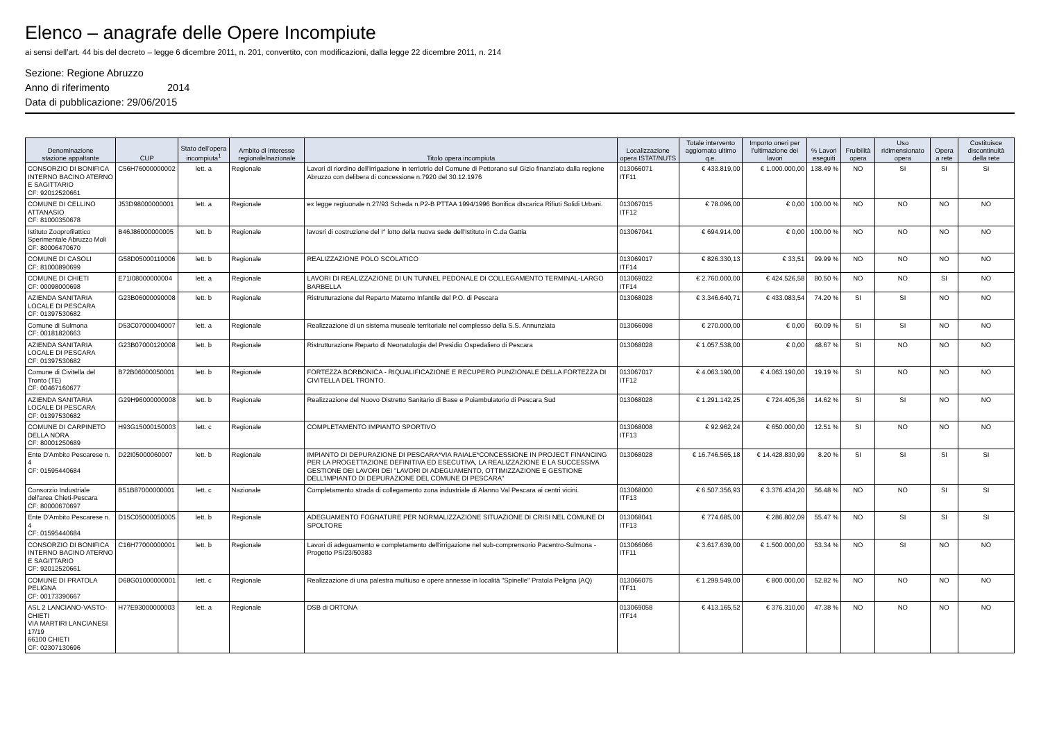Elenco – anagrafe delle Opere Incompiute
ai sensi dell’art. 44 bis del decreto – legge 6 dicembre 2011, n. 201, convertito, con modificazioni, dalla legge 22 dicembre 2011, n. 214
Sezione: Regione Abruzzo
Anno di riferimento 2014
Data di pubblicazione: 29/06/2015
| Denominazione stazione appaltante | CUP | Stato dell'opera incompiuta<sup>1</sup> | Ambito di interesse regionale/nazionale | Titolo opera incompiuta | Localizzazione opera ISTAT/NUTS | Totale intervento aggiornato ultimo q.e. | Importo oneri per l'ultimazione dei lavori | % Lavori eseguiti | Fruibilità opera | Uso ridimensionato opera | Opera a rete | Costituisce discontinuità della rete |
| --- | --- | --- | --- | --- | --- | --- | --- | --- | --- | --- | --- | --- |
| CONSORZIO DI BONIFICA INTERNO BACINO ATERNO E SAGITTARIO CF: 92012520661 | C56H76000000002 | lett. a | Regionale | Lavori di riordino dell'irrigazione in terriotrio del Comune di Pettorano sul Gizio finanziato dalla regione Abruzzo con delibera di concessione n.7920 del 30.12.1976 | 013066071 ITF11 | € 433.819,00 | € 1.000.000,00 | 138.49 % | NO | SI | SI | SI |
| COMUNE DI CELLINO ATTANASIO CF: 81000350678 | J53D98000000001 | lett. a | Regionale | ex legge regiuonale n.27/93 Scheda n.P2-B PTTAA 1994/1996 Bonifica dIscarica Rifiuti Solidi Urbani. | 013067015 ITF12 | € 78.096,00 | € 0,00 | 100.00 % | NO | NO | NO | NO |
| Istituto Zooprofilattico Sperimentale Abruzzo Moli CF: 80006470670 | B46J86000000005 | lett. b | Regionale | lavosri di costruzione del I° lotto della nuova sede dell'Istituto in C.da Gattia | 013067041 | € 694.914,00 | € 0,00 | 100.00 % | NO | NO | NO | NO |
| COMUNE DI CASOLI CF: 81000890699 | G58D05000110006 | lett. b | Regionale | REALIZZAZIONE POLO SCOLATICO | 013069017 ITF14 | € 826.330,13 | € 33,51 | 99.99 % | NO | NO | NO | NO |
| COMUNE DI CHIETI CF: 00098000698 | E71I08000000004 | lett. a | Regionale | LAVORI DI REALIZZAZIONE DI UN TUNNEL PEDONALE DI COLLEGAMENTO TERMINAL-LARGO BARBELLA | 013069022 ITF14 | € 2.760.000,00 | € 424.526,58 | 80.50 % | NO | NO | SI | NO |
| AZIENDA SANITARIA LOCALE DI PESCARA CF: 01397530682 | G23B06000090008 | lett. b | Regionale | Ristrutturazione del Reparto Materno Infantile del P.O. di Pescara | 013068028 | € 3.346.640,71 | € 433.083,54 | 74.20 % | SI | SI | NO | NO |
| Comune di Sulmona CF: 00181820663 | D53C07000040007 | lett. a | Regionale | Realizzazione di un sistema museale territoriale nel complesso della S.S. Annunziata | 013066098 | € 270.000,00 | € 0,00 | 60.09 % | SI | SI | NO | NO |
| AZIENDA SANITARIA LOCALE DI PESCARA CF: 01397530682 | G23B07000120008 | lett. b | Regionale | Ristrutturazione Reparto di Neonatologia del Presidio Ospedaliero di Pescara | 013068028 | € 1.057.538,00 | € 0,00 | 48.67 % | SI | NO | NO | NO |
| Comune di Civitella del Tronto (TE) CF: 00467160677 | B72B06000050001 | lett. b | Regionale | FORTEZZA BORBONICA - RIQUALIFICAZIONE E RECUPERO PUNZIONALE DELLA FORTEZZA DI CIVITELLA DEL TRONTO. | 013067017 ITF12 | € 4.063.190,00 | € 4.063.190,00 | 19.19 % | SI | NO | NO | NO |
| AZIENDA SANITARIA LOCALE DI PESCARA CF: 01397530682 | G29H96000000008 | lett. b | Regionale | Realizzazione del Nuovo Distretto Sanitario di Base e Poiambulatorio di Pescara Sud | 013068028 | € 1.291.142,25 | € 724.405,36 | 14.62 % | SI | SI | NO | NO |
| COMUNE DI CARPINETO DELLA NORA CF: 80001250689 | H93G15000150003 | lett. c | Regionale | COMPLETAMENTO IMPIANTO SPORTIVO | 013068008 ITF13 | € 92.962,24 | € 650.000,00 | 12.51 % | SI | NO | NO | NO |
| Ente D'Ambito Pescarese n. 4 CF: 01595440684 | D22I05000060007 | lett. b | Regionale | IMPIANTO DI DEPURAZIONE DI PESCARA*VIA RAIALE*CONCESSIONE IN PROJECT FINANCING PER LA PROGETTAZIONE DEFINITIVA ED ESECUTIVA, LA REALIZZAZIONE E LA SUCCESSIVA GESTIONE DEI LAVORI DEI "LAVORI DI ADEGUAMENTO, OTTIMIZZAZIONE E GESTIONE DELL'IMPIANTO DI DEPURAZIONE DEL COMUNE DI PESCARA" | 013068028 | € 16.746.565,18 | € 14.428.830,99 | 8.20 % | SI | SI | SI | SI |
| Consorzio Industriale dell'area Chieti-Pescara CF: 80000670697 | B51B87000000001 | lett. c | Nazionale | Completamento strada di collegamento zona industriale di Alanno Val Pescara ai centri vicini. | 013068000 ITF13 | € 6.507.356,93 | € 3.376.434,20 | 56.48 % | NO | NO | SI | SI |
| Ente D'Ambito Pescarese n. 4 CF: 01595440684 | D15C05000050005 | lett. b | Regionale | ADEGUAMENTO FOGNATURE PER NORMALIZZAZIONE SITUAZIONE DI CRISI NEL COMUNE DI SPOLTORE | 013068041 ITF13 | € 774.685,00 | € 286.802,09 | 55.47 % | NO | SI | SI | SI |
| CONSORZIO DI BONIFICA INTERNO BACINO ATERNO E SAGITTARIO CF: 92012520661 | C16H77000000001 | lett. b | Regionale | Lavori di adeguamento e completamento dell'irrigazione nel sub-comprensorio Pacentro-Sulmona - Progetto PS/23/50383 | 013066066 ITF11 | € 3.617.639,00 | € 1.500.000,00 | 53.34 % | NO | SI | NO | NO |
| COMUNE DI PRATOLA PELIGNA CF: 00173390667 | D68G01000000001 | lett. c | Regionale | Realizzazione di una palestra multiuso e opere annesse in località "Spinelle" Pratola Peligna (AQ) | 013066075 ITF11 | € 1.299.549,00 | € 800.000,00 | 52.82 % | NO | NO | NO | NO |
| ASL 2 LANCIANO-VASTO-CHIETI VIA MARTIRI LANCIANESI 17/19 66100 CHIETI CF: 02307130696 | H77E93000000003 | lett. a | Regionale | DSB di ORTONA | 013069058 ITF14 | € 413.165,52 | € 376.310,00 | 47.38 % | NO | NO | NO | NO |